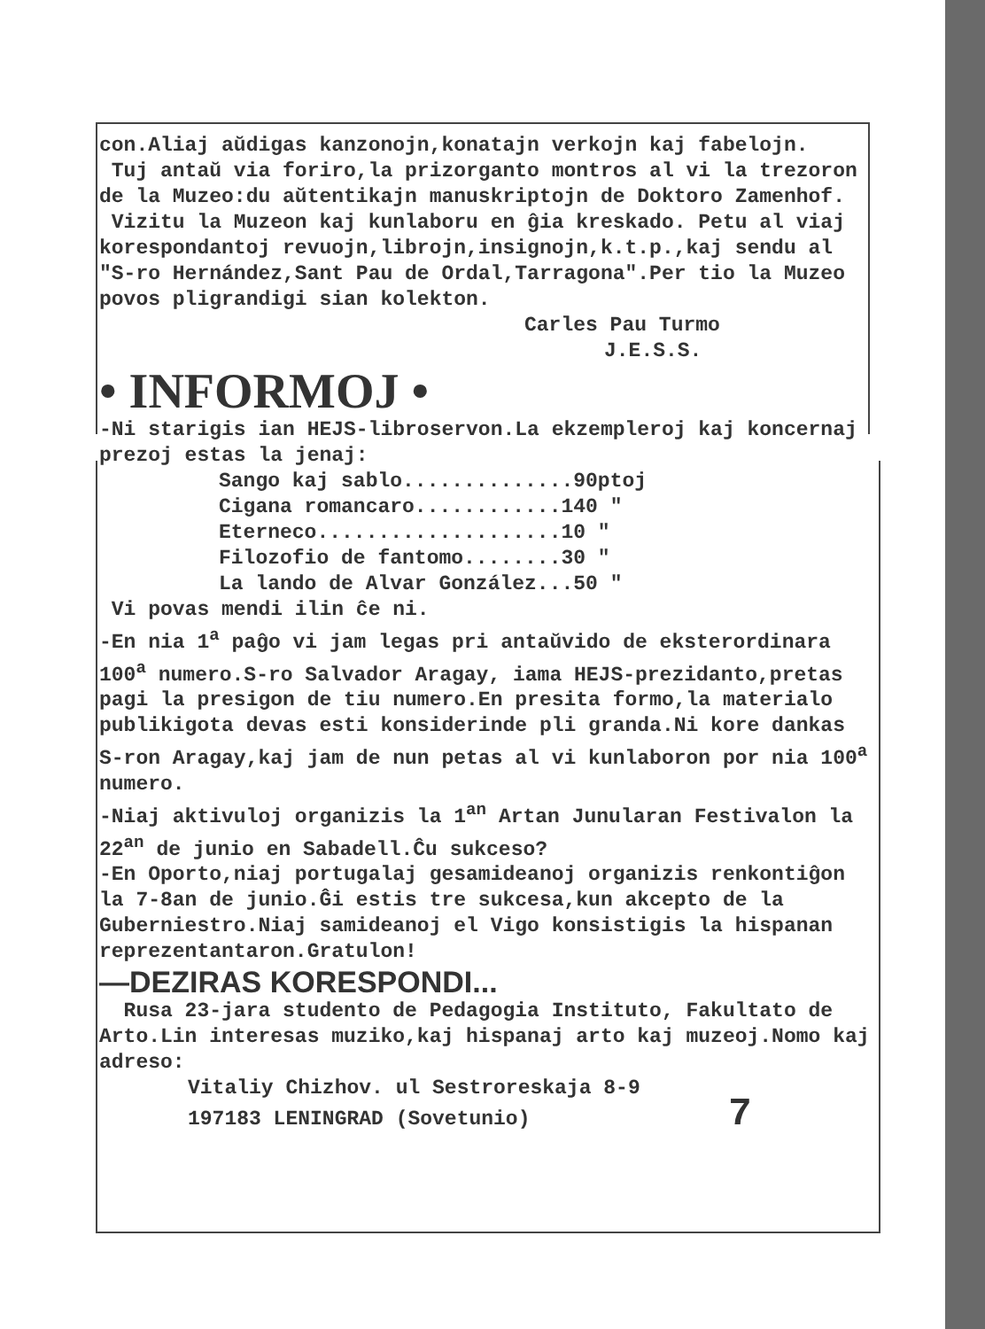con.Aliaj aŭdigas kanzonojn,konatajn verkojn kaj fabelojn.
Tuj antaŭ via foriro,la prizorganto montros al vi la trezoron de la Muzeo:du aŭtentikajn manuskriptojn de Doktoro Zamenhof.
Vizitu la Muzeon kaj kunlaboru en ĝia kreskado. Petu al viaj korespondantoj revuojn,librojn,insignojn,k.t.p.,kaj sendu al "S-ro Hernández,Sant Pau de Ordal,Tarragona".Per tio la Muzeo povos pligrandigi sian kolekton.
Carles Pau Turmo
J.E.S.S.
• INFORMOJ •
-Ni starigis ian HEJS-libroservon.La ekzempleroj kaj koncernaj prezoj estas la jenaj:
Sango kaj sablo..............90ptoj
Cigana romancaro............140 "
Eterneco....................10 "
Filozofio de fantomo........30 "
La lando de Alvar González...50 "
Vi povas mendi ilin ĉe ni.
-En nia 1<sup>a</sup> paĝo vi jam legas pri antaŭvido de eksterordinara 100<sup>a</sup> numero.S-ro Salvador Aragay, iama HEJS-prezidanto,pretas pagi la presigon de tiu numero.En presita formo,la materialo publikigota devas esti konsiderinde pli granda.Ni kore dankas S-ron Aragay,kaj jam de nun petas al vi kunlaboron por nia 100<sup>a</sup> numero.
-Niaj aktivuloj organizis la 1<sup>an</sup> Artan Junularan Festivalon la 22<sup>an</sup> de junio en Sabadell.Ĉu sukceso?
-En Oporto,niaj portugalaj gesamideanoj organizis renkontiĝon la 7-8an de junio.Ĝi estis tre sukcesa,kun akcepto de la Guberniestro.Niaj samideanoj el Vigo konsistigis la hispanan reprezentantaron.Gratulon!
—DEZIRAS KORESPONDI...
Rusa 23-jara studento de Pedagogia Instituto, Fakultato de Arto.Lin interesas muziko,kaj hispanaj arto kaj muzeoj.Nomo kaj adreso:
Vitaliy Chizhov. ul Sestroreskaja 8-9
197183 LENINGRAD (Sovetunio) 7